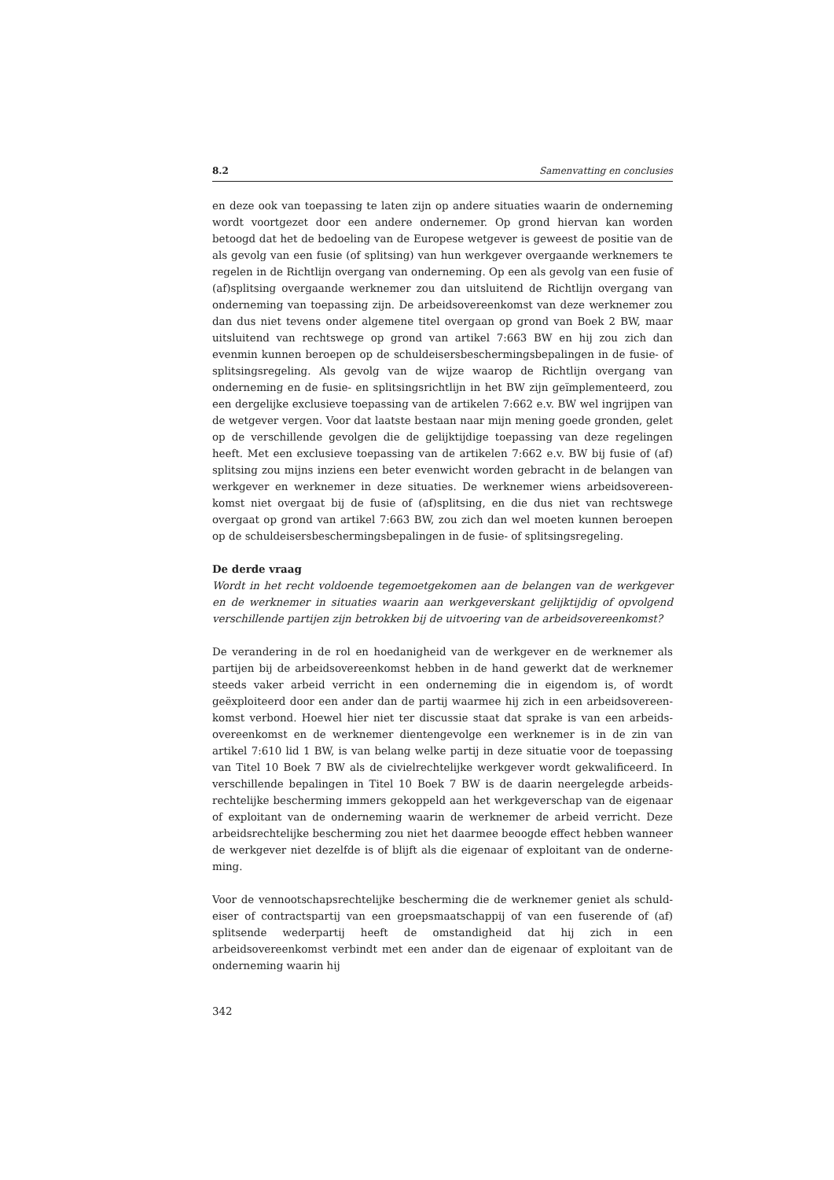8.2 Samenvatting en conclusies
en deze ook van toepassing te laten zijn op andere situaties waarin de onderneming wordt voortgezet door een andere ondernemer. Op grond hiervan kan worden betoogd dat het de bedoeling van de Europese wetgever is geweest de positie van de als gevolg van een fusie (of splitsing) van hun werkgever overgaande werknemers te regelen in de Richtlijn overgang van onderneming. Op een als gevolg van een fusie of (af)splitsing overgaande werknemer zou dan uitsluitend de Richtlijn overgang van onderneming van toepassing zijn. De arbeidsovereenkomst van deze werknemer zou dan dus niet tevens onder algemene titel overgaan op grond van Boek 2 BW, maar uitsluitend van rechtswege op grond van artikel 7:663 BW en hij zou zich dan evenmin kunnen beroepen op de schuldeisersbeschermingsbepalingen in de fusie- of splitsingsregeling. Als gevolg van de wijze waarop de Richtlijn overgang van onderneming en de fusie- en splitsingsrichtlijn in het BW zijn geïmplementeerd, zou een dergelijke exclusieve toepassing van de artikelen 7:662 e.v. BW wel ingrijpen van de wetgever vergen. Voor dat laatste bestaan naar mijn mening goede gronden, gelet op de verschillende gevolgen die de gelijktijdige toepassing van deze regelingen heeft. Met een exclusieve toepassing van de artikelen 7:662 e.v. BW bij fusie of (af) splitsing zou mijns inziens een beter evenwicht worden gebracht in de belangen van werkgever en werknemer in deze situaties. De werknemer wiens arbeidsovereen­komst niet overgaat bij de fusie of (af)splitsing, en die dus niet van rechtswege overgaat op grond van artikel 7:663 BW, zou zich dan wel moeten kunnen beroepen op de schuldeisersbeschermingsbepalingen in de fusie- of splitsingsregeling.
De derde vraag
Wordt in het recht voldoende tegemoetgekomen aan de belangen van de werkgever en de werknemer in situaties waarin aan werkgeverskant gelijktijdig of opvolgend verschillende partijen zijn betrokken bij de uitvoering van de arbeidsovereenkomst?
De verandering in de rol en hoedanigheid van de werkgever en de werknemer als partijen bij de arbeidsovereenkomst hebben in de hand gewerkt dat de werknemer steeds vaker arbeid verricht in een onderneming die in eigendom is, of wordt geëxploiteerd door een ander dan de partij waarmee hij zich in een arbeidsovereen­komst verbond. Hoewel hier niet ter discussie staat dat sprake is van een arbeids­overeenkomst en de werknemer dientengevolge een werknemer is in de zin van artikel 7:610 lid 1 BW, is van belang welke partij in deze situatie voor de toepassing van Titel 10 Boek 7 BW als de civielrechtelijke werkgever wordt gekwalificeerd. In verschillende bepalingen in Titel 10 Boek 7 BW is de daarin neergelegde arbeids­rechtelijke bescherming immers gekoppeld aan het werkgeverschap van de eigenaar of exploitant van de onderneming waarin de werknemer de arbeid verricht. Deze arbeidsrechtelijke bescherming zou niet het daarmee beoogde effect hebben wanneer de werkgever niet dezelfde is of blijft als die eigenaar of exploitant van de onderne­ming.
Voor de vennootschapsrechtelijke bescherming die de werknemer geniet als schuld­eiser of contractspartij van een groepsmaatschappij of van een fuserende of (af) splitsende wederpartij heeft de omstandigheid dat hij zich in een arbeidsovereenkomst verbindt met een ander dan de eigenaar of exploitant van de onderneming waarin hij
342